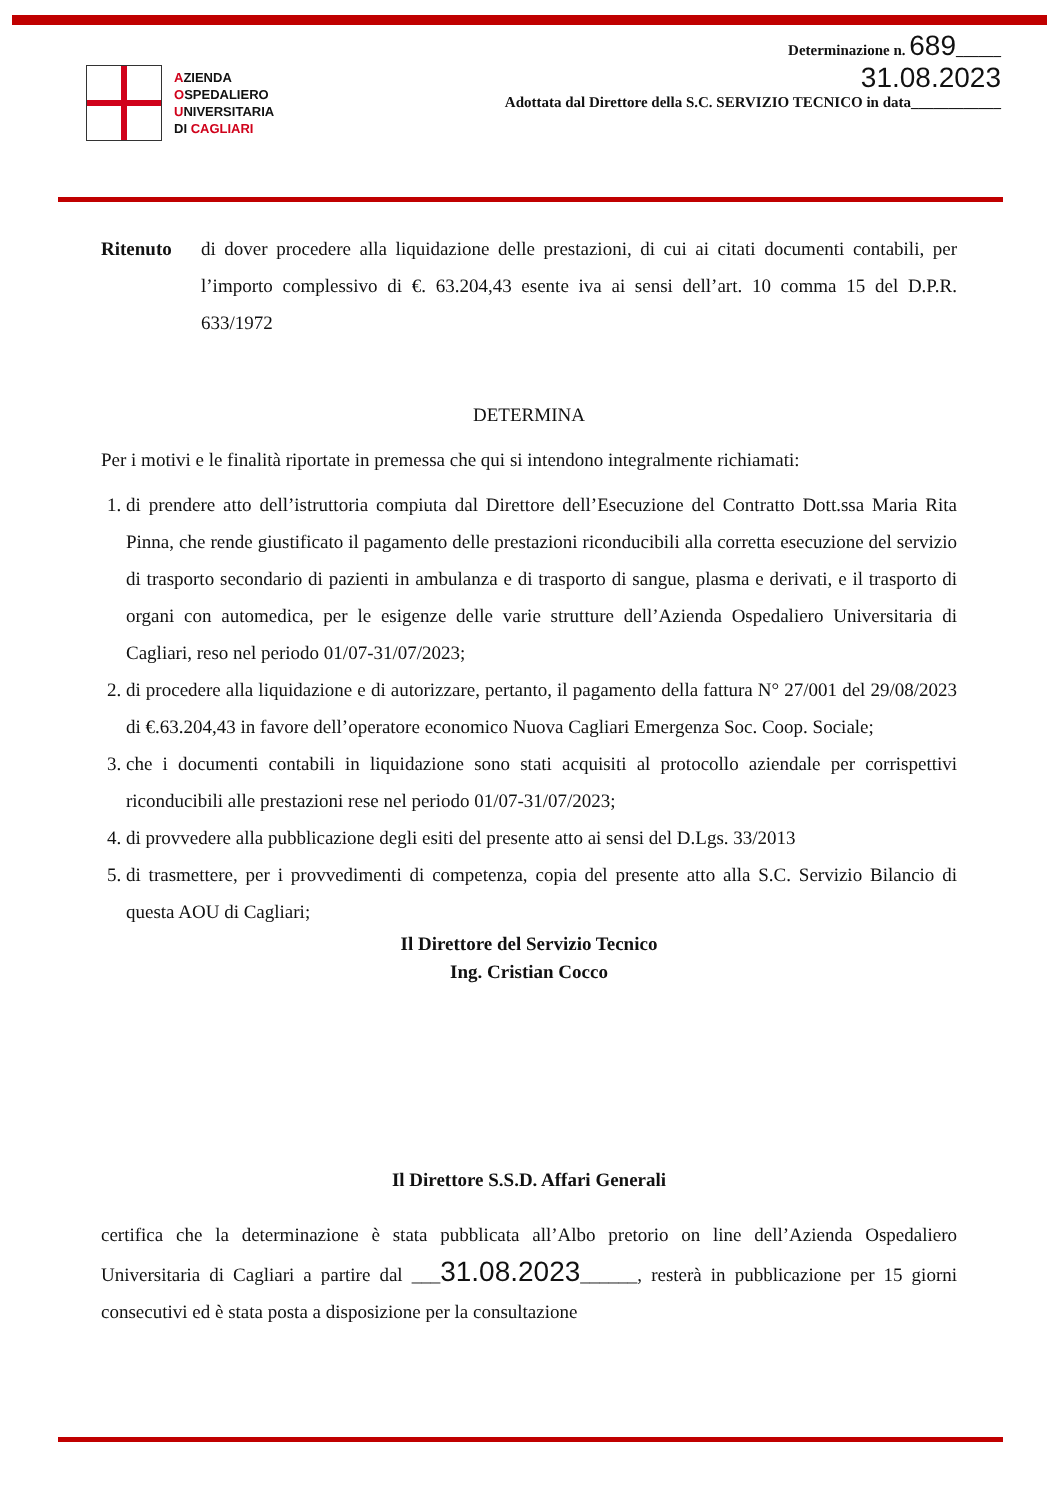AZIENDA
OSPEDALIERO
UNIVERSITARIA
DI CAGLIARI
Determinazione n. 689______
31.08.2023
Adottata dal Direttore della S.C. SERVIZIO TECNICO in data____________
Ritenuto di dover procedere alla liquidazione delle prestazioni, di cui ai citati documenti contabili, per l’importo complessivo di €. 63.204,43 esente iva ai sensi dell’art. 10 comma 15 del D.P.R. 633/1972
DETERMINA
Per i motivi e le finalità riportate in premessa che qui si intendono integralmente richiamati:
1. di prendere atto dell’istruttoria compiuta dal Direttore dell’Esecuzione del Contratto Dott.ssa Maria Rita Pinna, che rende giustificato il pagamento delle prestazioni riconducibili alla corretta esecuzione del servizio di trasporto secondario di pazienti in ambulanza e di trasporto di sangue, plasma e derivati, e il trasporto di organi con automedica, per le esigenze delle varie strutture dell’Azienda Ospedaliero Universitaria di Cagliari, reso nel periodo 01/07-31/07/2023;
2. di procedere alla liquidazione e di autorizzare, pertanto, il pagamento della fattura N° 27/001 del 29/08/2023 di €.63.204,43 in favore dell’operatore economico Nuova Cagliari Emergenza Soc. Coop. Sociale;
3. che i documenti contabili in liquidazione sono stati acquisiti al protocollo aziendale per corrispettivi riconducibili alle prestazioni rese nel periodo 01/07-31/07/2023;
4. di provvedere alla pubblicazione degli esiti del presente atto ai sensi del D.Lgs. 33/2013
5. di trasmettere, per i provvedimenti di competenza, copia del presente atto alla S.C. Servizio Bilancio di questa AOU di Cagliari;
Il Direttore del Servizio Tecnico
Ing. Cristian Cocco
Il Direttore S.S.D. Affari Generali
certifica che la determinazione è stata pubblicata all’Albo pretorio on line dell’Azienda Ospedaliero Universitaria di Cagliari a partire dal ___31.08.2023______, resterà in pubblicazione per 15 giorni consecutivi ed è stata posta a disposizione per la consultazione